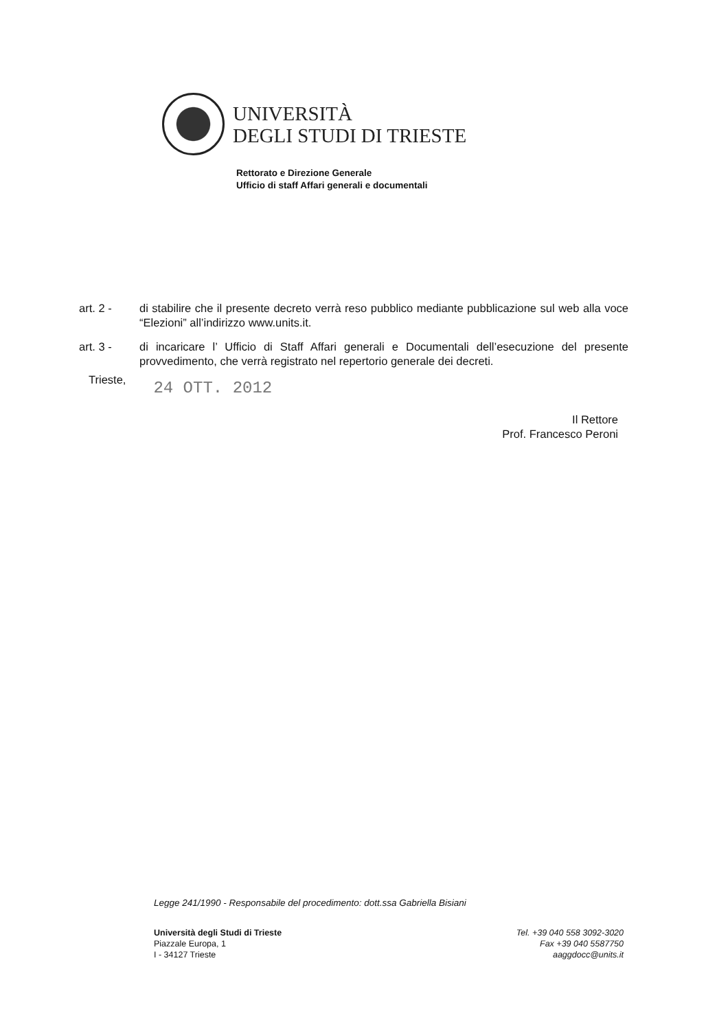UNIVERSITÀ
DEGLI STUDI DI TRIESTE
Rettorato e Direzione Generale
Ufficio di staff Affari generali e documentali
art. 2 - di stabilire che il presente decreto verrà reso pubblico mediante pubblicazione sul web alla voce “Elezioni” all’indirizzo www.units.it.
art. 3 - di incaricare l’ Ufficio di Staff Affari generali e Documentali dell’esecuzione del presente provvedimento, che verrà registrato nel repertorio generale dei decreti.
Trieste,
24 OTT. 2012
Il Rettore
Prof. Francesco Peroni
Legge 241/1990 - Responsabile del procedimento: dott.ssa Gabriella Bisiani
Università degli Studi di Trieste
Piazzale Europa, 1
I - 34127 Trieste
Tel. +39 040 558 3092-3020
Fax +39 040 5587750
aaggdocc@units.it